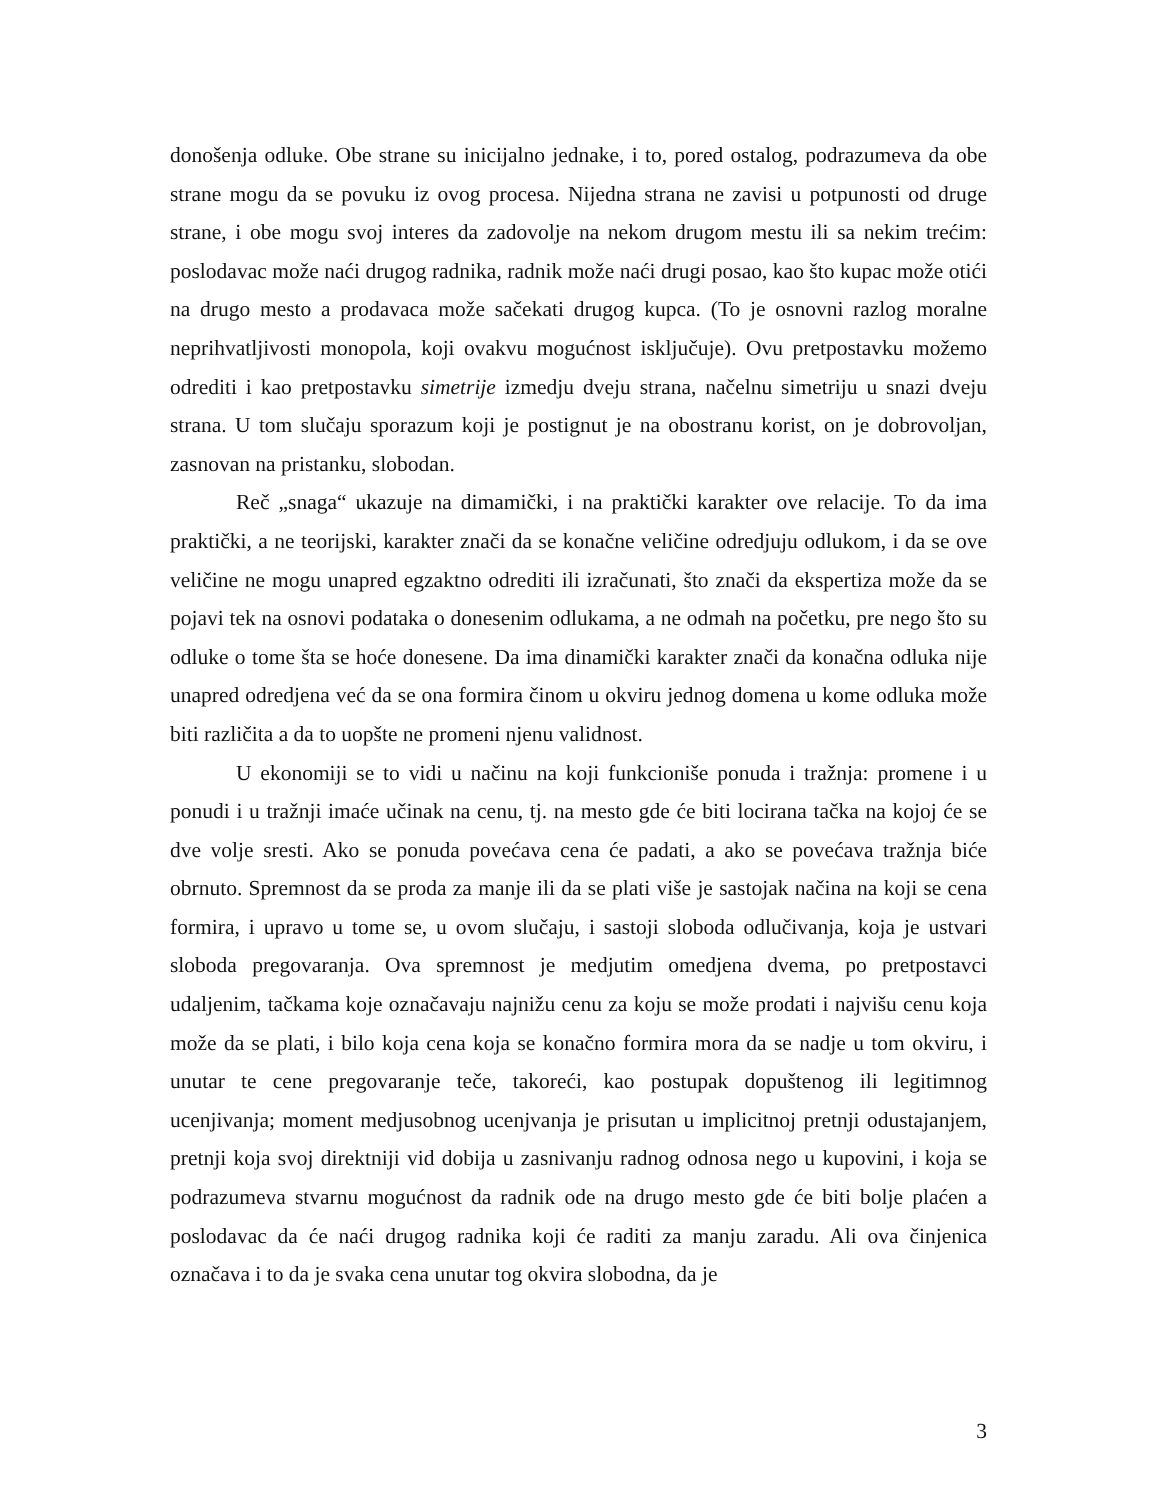donošenja odluke. Obe strane su inicijalno jednake, i to, pored ostalog, podrazumeva da obe strane mogu da se povuku iz ovog procesa. Nijedna strana ne zavisi u potpunosti od druge strane, i obe mogu svoj interes da zadovolje na nekom drugom mestu ili sa nekim trećim: poslodavac može naći drugog radnika, radnik može naći drugi posao, kao što kupac može otići na drugo mesto a prodavaca može sačekati drugog kupca. (To je osnovni razlog moralne neprihvatljivosti monopola, koji ovakvu mogućnost isključuje). Ovu pretpostavku možemo odrediti i kao pretpostavku simetrije izmedju dveju strana, načelnu simetriju u snazi dveju strana. U tom slučaju sporazum koji je postignut je na obostranu korist, on je dobrovoljan, zasnovan na pristanku, slobodan.
Reč „snaga“ ukazuje na dimamički, i na praktički karakter ove relacije. To da ima praktički, a ne teorijski, karakter znači da se konačne veličine odredjuju odlukom, i da se ove veličine ne mogu unapred egzaktno odrediti ili izračunati, što znači da ekspertiza može da se pojavi tek na osnovi podataka o donesenim odlukama, a ne odmah na početku, pre nego što su odluke o tome šta se hoće donesene. Da ima dinamički karakter znači da konačna odluka nije unapred odredjena već da se ona formira činom u okviru jednog domena u kome odluka može biti različita a da to uopšte ne promeni njenu validnost.
U ekonomiji se to vidi u načinu na koji funkcioniše ponuda i tražnja: promene i u ponudi i u tražnji imaće učinak na cenu, tj. na mesto gde će biti locirana tačka na kojoj će se dve volje sresti. Ako se ponuda povećava cena će padati, a ako se povećava tražnja biće obrnuto. Spremnost da se proda za manje ili da se plati više je sastojak načina na koji se cena formira, i upravo u tome se, u ovom slučaju, i sastoji sloboda odlučivanja, koja je ustvari sloboda pregovaranja. Ova spremnost je medjutim omedjena dvema, po pretpostavci udaljenim, tačkama koje označavaju najnižu cenu za koju se može prodati i najvišu cenu koja može da se plati, i bilo koja cena koja se konačno formira mora da se nadje u tom okviru, i unutar te cene pregovaranje teče, takoreći, kao postupak dopuštenog ili legitimnog ucenjivanja; moment medjusobnog ucenjvanja je prisutan u implicitnoj pretnji odustajanjem, pretnji koja svoj direktniji vid dobija u zasnivanju radnog odnosa nego u kupovini, i koja se podrazumeva stvarnu mogućnost da radnik ode na drugo mesto gde će biti bolje plaćen a poslodavac da će naći drugog radnika koji će raditi za manju zaradu. Ali ova činjenica označava i to da je svaka cena unutar tog okvira slobodna, da je
3